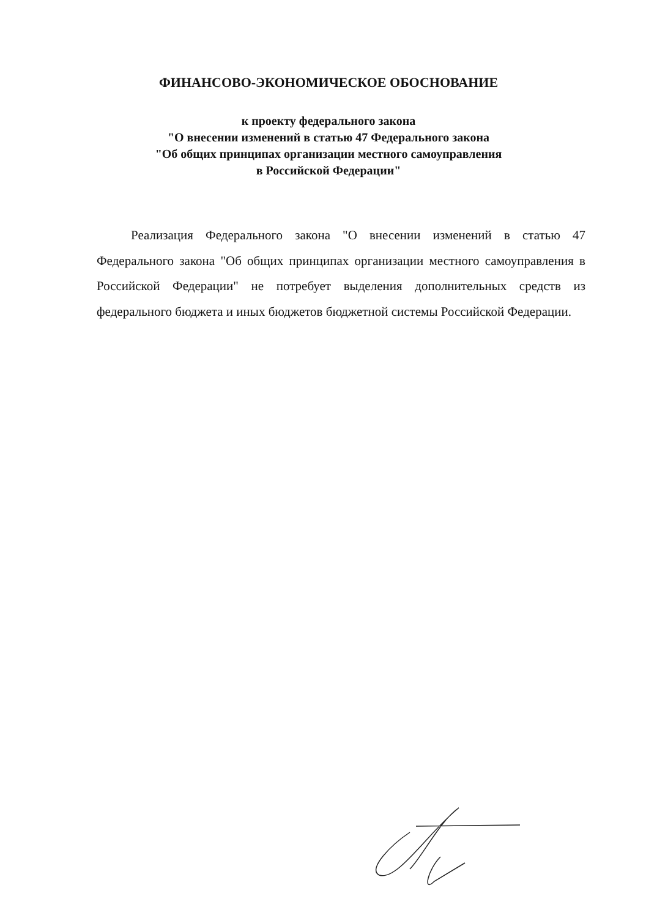ФИНАНСОВО-ЭКОНОМИЧЕСКОЕ ОБОСНОВАНИЕ
к проекту федерального закона
"О внесении изменений в статью 47 Федерального закона
"Об общих принципах организации местного самоуправления
в Российской Федерации"
Реализация Федерального закона "О внесении изменений в статью 47 Федерального закона "Об общих принципах организации местного самоуправления в Российской Федерации" не потребует выделения дополнительных средств из федерального бюджета и иных бюджетов бюджетной системы Российской Федерации.